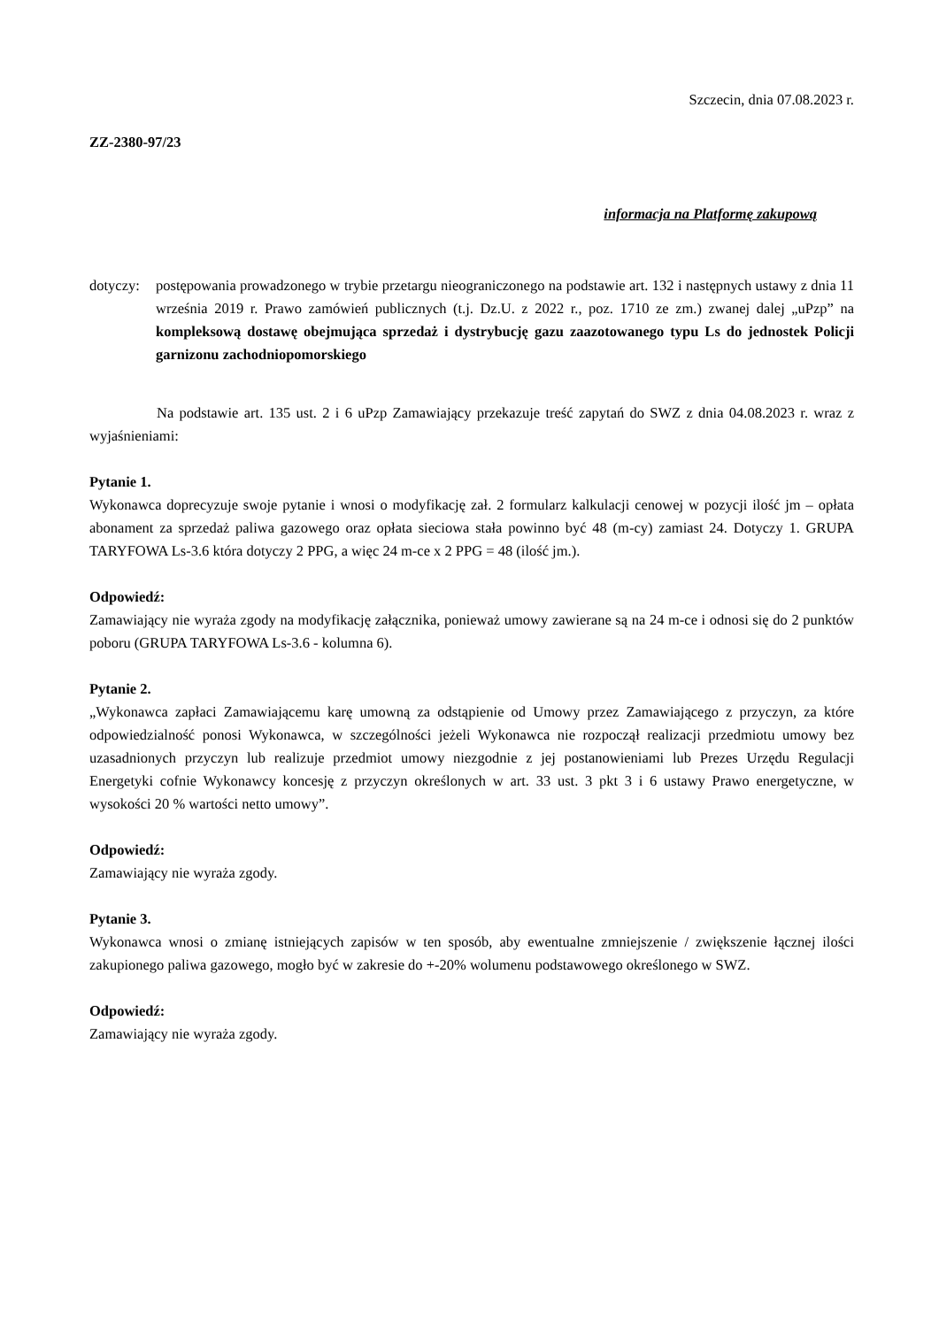Szczecin, dnia 07.08.2023 r.
ZZ-2380-97/23
informacja na Platformę zakupową
dotyczy:
postępowania prowadzonego w trybie przetargu nieograniczonego na podstawie art. 132 i następnych ustawy z dnia 11 września 2019 r. Prawo zamówień publicznych (t.j. Dz.U. z 2022 r., poz. 1710 ze zm.) zwanej dalej „uPzp” na kompleksową dostawę obejmująca sprzedaż i dystrybucję gazu zaazotowanego typu Ls do jednostek Policji garnizonu zachodniopomorskiego
Na podstawie art. 135 ust. 2 i 6 uPzp Zamawiający przekazuje treść zapytań do SWZ z dnia 04.08.2023 r. wraz z wyjaśnieniami:
Pytanie 1.
Wykonawca doprecyzuje swoje pytanie i wnosi o modyfikację zał. 2 formularz kalkulacji cenowej w pozycji ilość jm – opłata abonament za sprzedaż paliwa gazowego oraz opłata sieciowa stała powinno być 48 (m-cy) zamiast 24. Dotyczy 1. GRUPA TARYFOWA Ls-3.6 która dotyczy 2 PPG, a więc 24 m-ce x 2 PPG = 48 (ilość jm.).
Odpowiedź:
Zamawiający nie wyraża zgody na modyfikację załącznika, ponieważ umowy zawierane są na 24 m-ce i odnosi się do 2 punktów poboru (GRUPA TARYFOWA Ls-3.6 - kolumna 6).
Pytanie 2.
„Wykonawca zapłaci Zamawiającemu karę umowną za odstąpienie od Umowy przez Zamawiającego z przyczyn, za które odpowiedzialność ponosi Wykonawca, w szczególności jeżeli Wykonawca nie rozpoczął realizacji przedmiotu umowy bez uzasadnionych przyczyn lub realizuje przedmiot umowy niezgodnie z jej postanowieniami lub Prezes Urzędu Regulacji Energetyki cofnie Wykonawcy koncesję z przyczyn określonych w art. 33 ust. 3 pkt 3 i 6 ustawy Prawo energetyczne, w wysokości 20 % wartości netto umowy”.
Odpowiedź:
Zamawiający nie wyraża zgody.
Pytanie 3.
Wykonawca wnosi o zmianę istniejących zapisów w ten sposób, aby ewentualne zmniejszenie / zwiększenie łącznej ilości zakupionego paliwa gazowego, mogło być w zakresie do +-20% wolumenu podstawowego określonego w SWZ.
Odpowiedź:
Zamawiający nie wyraża zgody.